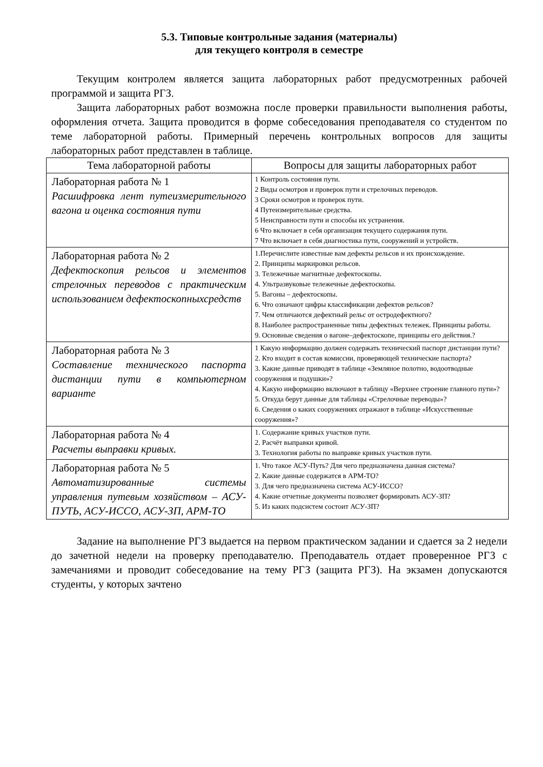5.3. Типовые контрольные задания (материалы)
для текущего контроля в семестре
Текущим контролем является защита лабораторных работ предусмотренных рабочей программой и защита РГЗ.
Защита лабораторных работ возможна после проверки правильности выполнения работы, оформления отчета. Защита проводится в форме собеседования преподавателя со студентом по теме лабораторной работы. Примерный перечень контрольных вопросов для защиты лабораторных работ представлен в таблице.
| Тема лабораторной работы | Вопросы для защиты лабораторных работ |
| --- | --- |
| Лабораторная работа № 1 Расшифровка лент путеизмерительного вагона и оценка состояния пути | 1 Контроль состояния пути. 2 Виды осмотров и проверок пути и стрелочных переводов. 3 Сроки осмотров и проверок пути. 4 Путеизмерительные средства. 5 Неисправности пути и способы их устранения. 6 Что включает в себя организация текущего содержания пути. 7 Что включает в себя диагностика пути, сооружений и устройств. |
| Лабораторная работа № 2 Дефектоскопия рельсов и элементов стрелочных переводов с практическим использованием дефектоскопныхсредств | 1.Перечислите известные вам дефекты рельсов и их происхождение. 2. Принципы маркировки рельсов. 3. Тележечные магнитные дефектоскопы. 4. Ультразвуковые тележечные дефектоскопы. 5. Вагоны – дефектоскопы. 6. Что означают цифры классификации дефектов рельсов? 7. Чем отличаются дефектный рельс от остродефектного? 8. Наиболее распространенные типы дефектных тележек. Принципы работы. 9. Основные сведения о вагоне–дефектоскопе, принципы его действия.? |
| Лабораторная работа № 3 Составление технического паспорта дистанции пути в компьютерном варианте | 1 Какую информацию должен содержать технический паспорт дистанции пути? 2. Кто входит в состав комиссии, проверяющей технические паспорта? 3. Какие данные приводят в таблице «Земляное полотно, водоотводные сооружения и подушки»? 4. Какую информацию включают в таблицу «Верхнее строение главного пути»? 5. Откуда берут данные для таблицы «Стрелочные переводы»? 6. Сведения о каких сооружениях отражают в таблице «Искусственные сооружения»? |
| Лабораторная работа № 4 Расчеты выправки кривых. | 1. Содержание кривых участков пути. 2. Расчёт выправки кривой. 3. Технология работы по выправке кривых участков пути. |
| Лабораторная работа № 5 Автоматизированные системы управления путевым хозяйством – АСУ-ПУТЬ, АСУ-ИССО, АСУ-ЗП, АРМ-ТО | 1. Что такое АСУ-Путь? Для чего предназначена данная система? 2. Какие данные содержатся в АРМ-ТО? 3. Для чего предназначена система АСУ-ИССО? 4. Какие отчетные документы позволяет формировать АСУ-ЗП? 5. Из каких подсистем состоит АСУ-ЗП? |
Задание на выполнение РГЗ выдается на первом практическом задании и сдается за 2 недели до зачетной недели на проверку преподавателю. Преподаватель отдает проверенное РГЗ с замечаниями и проводит собеседование на тему РГЗ (защита РГЗ). На экзамен допускаются студенты, у которых зачтено